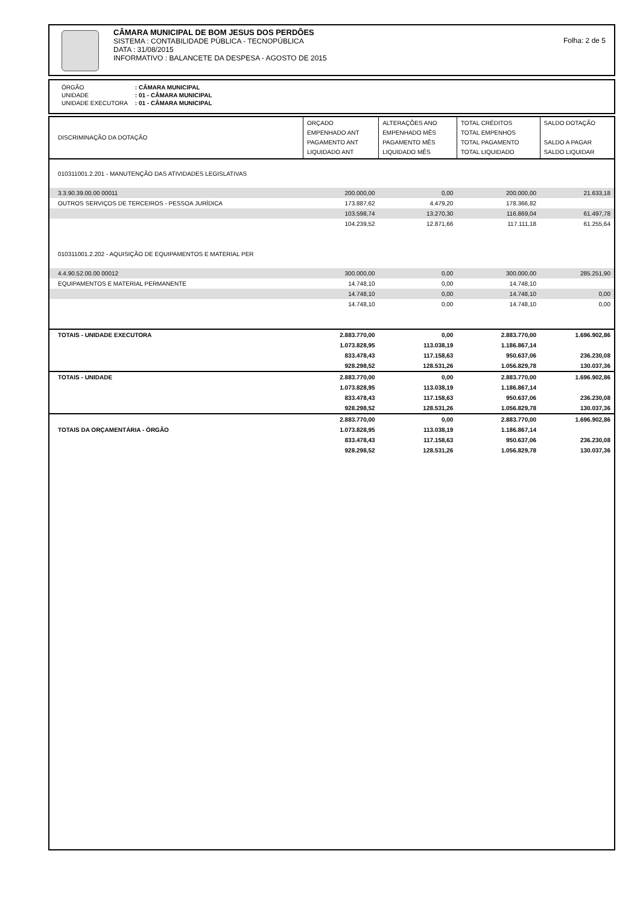CÂMARA MUNICIPAL DE BOM JESUS DOS PERDÕES
SISTEMA : CONTABILIDADE PÚBLICA - TECNOPÚBLICA
DATA : 31/08/2015
INFORMATIVO : BALANCETE DA DESPESA - AGOSTO DE 2015
Folha: 2 de 5
| ÓRGÃO | : CÂMARA MUNICIPAL |
| UNIDADE | : 01 - CÂMARA MUNICIPAL |
| UNIDADE EXECUTORA | : 01 - CÂMARA MUNICIPAL |
| DISCRIMINAÇÃO DA DOTAÇÃO | ORÇADO EMPENHADO ANT PAGAMENTO ANT LIQUIDADO ANT | ALTERAÇÕES ANO EMPENHADO MÊS PAGAMENTO MÊS LIQUIDADO MÊS | TOTAL CRÉDITOS TOTAL EMPENHOS TOTAL PAGAMENTO TOTAL LIQUIDADO | SALDO DOTAÇÃO SALDO A PAGAR SALDO LIQUIDAR |
| --- | --- | --- | --- | --- |
| 010311001.2.201 - MANUTENÇÃO DAS ATIVIDADES LEGISLATIVAS | | | | |
| 3.3.90.39.00.00 00011 | 200.000,00 | 0,00 | 200.000,00 | 21.633,18 |
| OUTROS SERVIÇOS DE TERCEIROS - PESSOA JURÍDICA | 173.887,62 | 4.479,20 | 178.366,82 | |
| | 103.598,74 | 13.270,30 | 116.869,04 | 61.497,78 |
| | 104.239,52 | 12.871,66 | 117.111,18 | 61.255,64 |
| 010311001.2.202 - AQUISIÇÃO DE EQUIPAMENTOS E MATERIAL PER | | | | |
| 4.4.90.52.00.00 00012 | 300.000,00 | 0,00 | 300.000,00 | 285.251,90 |
| EQUIPAMENTOS E MATERIAL PERMANENTE | 14.748,10 | 0,00 | 14.748,10 | |
| | 14.748,10 | 0,00 | 14.748,10 | 0,00 |
| | 14.748,10 | 0,00 | 14.748,10 | 0,00 |
| TOTAIS - UNIDADE EXECUTORA | 2.883.770,00 | 0,00 | 2.883.770,00 | 1.696.902,86 |
| | 1.073.828,95 | 113.038,19 | 1.186.867,14 | |
| | 833.478,43 | 117.158,63 | 950.637,06 | 236.230,08 |
| | 928.298,52 | 128.531,26 | 1.056.829,78 | 130.037,36 |
| TOTAIS - UNIDADE | 2.883.770,00 | 0,00 | 2.883.770,00 | 1.696.902,86 |
| | 1.073.828,95 | 113.038,19 | 1.186.867,14 | |
| | 833.478,43 | 117.158,63 | 950.637,06 | 236.230,08 |
| | 928.298,52 | 128.531,26 | 1.056.829,78 | 130.037,36 |
| | 2.883.770,00 | 0,00 | 2.883.770,00 | 1.696.902,86 |
| TOTAIS DA ORÇAMENTÁRIA - ÓRGÃO | 1.073.828,95 | 113.038,19 | 1.186.867,14 | |
| | 833.478,43 | 117.158,63 | 950.637,06 | 236.230,08 |
| | 928.298,52 | 128.531,26 | 1.056.829,78 | 130.037,36 |